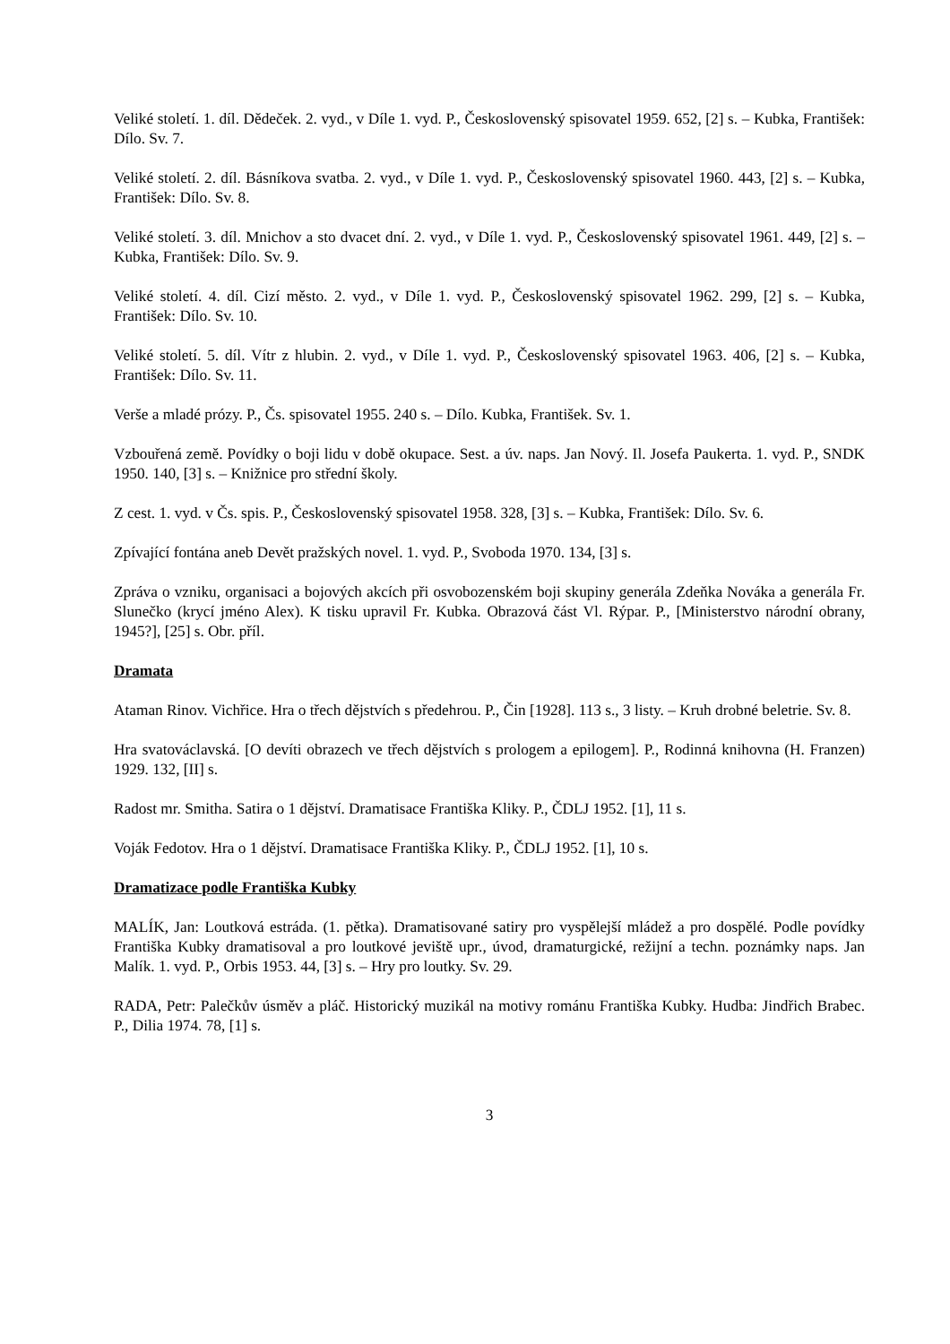Veliké století. 1. díl. Dědeček. 2. vyd., v Díle 1. vyd. P., Československý spisovatel 1959. 652, [2] s. – Kubka, František: Dílo. Sv. 7.
Veliké století. 2. díl. Básníkova svatba. 2. vyd., v Díle 1. vyd. P., Československý spisovatel 1960. 443, [2] s. – Kubka, František: Dílo. Sv. 8.
Veliké století. 3. díl. Mnichov a sto dvacet dní. 2. vyd., v Díle 1. vyd. P., Československý spisovatel 1961. 449, [2] s. – Kubka, František: Dílo. Sv. 9.
Veliké století. 4. díl. Cizí město. 2. vyd., v Díle 1. vyd. P., Československý spisovatel 1962. 299, [2] s. – Kubka, František: Dílo. Sv. 10.
Veliké století. 5. díl. Vítr z hlubin. 2. vyd., v Díle 1. vyd. P., Československý spisovatel 1963. 406, [2] s. – Kubka, František: Dílo. Sv. 11.
Verše a mladé prózy. P., Čs. spisovatel 1955. 240 s. – Dílo. Kubka, František. Sv. 1.
Vzbouřená země. Povídky o boji lidu v době okupace. Sest. a úv. naps. Jan Nový. Il. Josefa Paukerta. 1. vyd. P., SNDK 1950. 140, [3] s. – Knižnice pro střední školy.
Z cest. 1. vyd. v Čs. spis. P., Československý spisovatel 1958. 328, [3] s. – Kubka, František: Dílo. Sv. 6.
Zpívající fontána aneb Devět pražských novel. 1. vyd. P., Svoboda 1970. 134, [3] s.
Zpráva o vzniku, organisaci a bojových akcích při osvobozenském boji skupiny generála Zdeňka Nováka a generála Fr. Slunečko (krycí jméno Alex). K tisku upravil Fr. Kubka. Obrazová část Vl. Rýpar. P., [Ministerstvo národní obrany, 1945?], [25] s. Obr. příl.
Dramata
Ataman Rinov. Vichřice. Hra o třech dějstvích s předehrou. P., Čin [1928]. 113 s., 3 listy. – Kruh drobné beletrie. Sv. 8.
Hra svatováclavská. [O devíti obrazech ve třech dějstvích s prologem a epilogem]. P., Rodinná knihovna (H. Franzen) 1929. 132, [II] s.
Radost mr. Smitha. Satira o 1 dějství. Dramatisace Františka Kliky. P., ČDLJ 1952. [1], 11 s.
Voják Fedotov. Hra o 1 dějství. Dramatisace Františka Kliky. P., ČDLJ 1952. [1], 10 s.
Dramatizace podle Františka Kubky
MALÍK, Jan: Loutková estráda. (1. pětka). Dramatisované satiry pro vyspělejší mládež a pro dospělé. Podle povídky Františka Kubky dramatisoval a pro loutkové jeviště upr., úvod, dramaturgické, režijní a techn. poznámky naps. Jan Malík. 1. vyd. P., Orbis 1953. 44, [3] s. – Hry pro loutky. Sv. 29.
RADA, Petr: Palečkův úsměv a pláč. Historický muzikál na motivy románu Františka Kubky. Hudba: Jindřich Brabec. P., Dilia 1974. 78, [1] s.
3